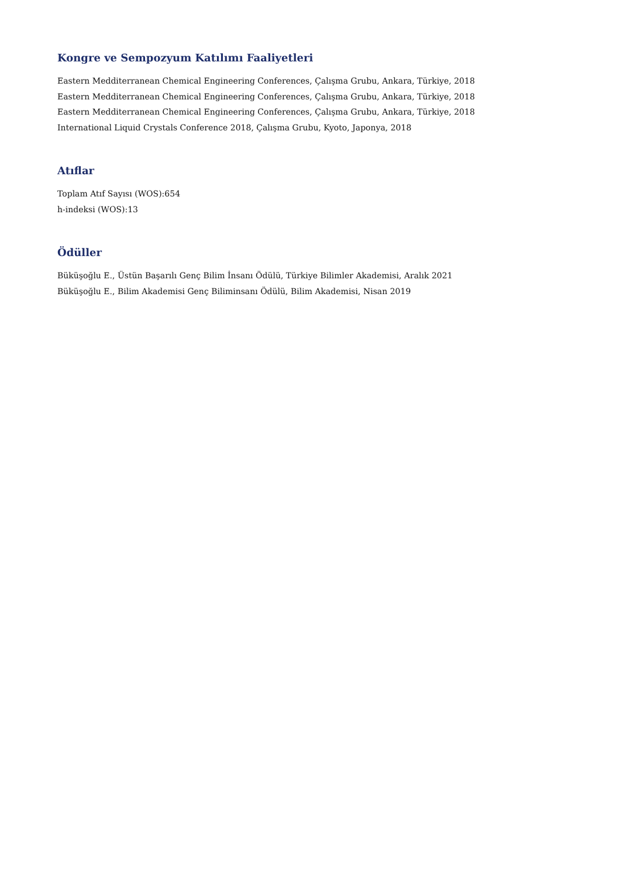Kongre ve Sempozyum Katılımı Faaliyetleri
Eastern Medditerranean Chemical Engineering Conferences, Çalışma Grubu, Ankara, Türkiye, 2018
Eastern Medditerranean Chemical Engineering Conferences, Çalışma Grubu, Ankara, Türkiye, 2018
Eastern Medditerranean Chemical Engineering Conferences, Çalışma Grubu, Ankara, Türkiye, 2018
International Liquid Crystals Conference 2018, Çalışma Grubu, Kyoto, Japonya, 2018
Atıflar
Toplam Atıf Sayısı (WOS):654
h-indeksi (WOS):13
Ödüller
Büküşoğlu E., Üstün Başarılı Genç Bilim İnsanı Ödülü, Türkiye Bilimler Akademisi, Aralık 2021
Büküşoğlu E., Bilim Akademisi Genç Biliminsanı Ödülü, Bilim Akademisi, Nisan 2019